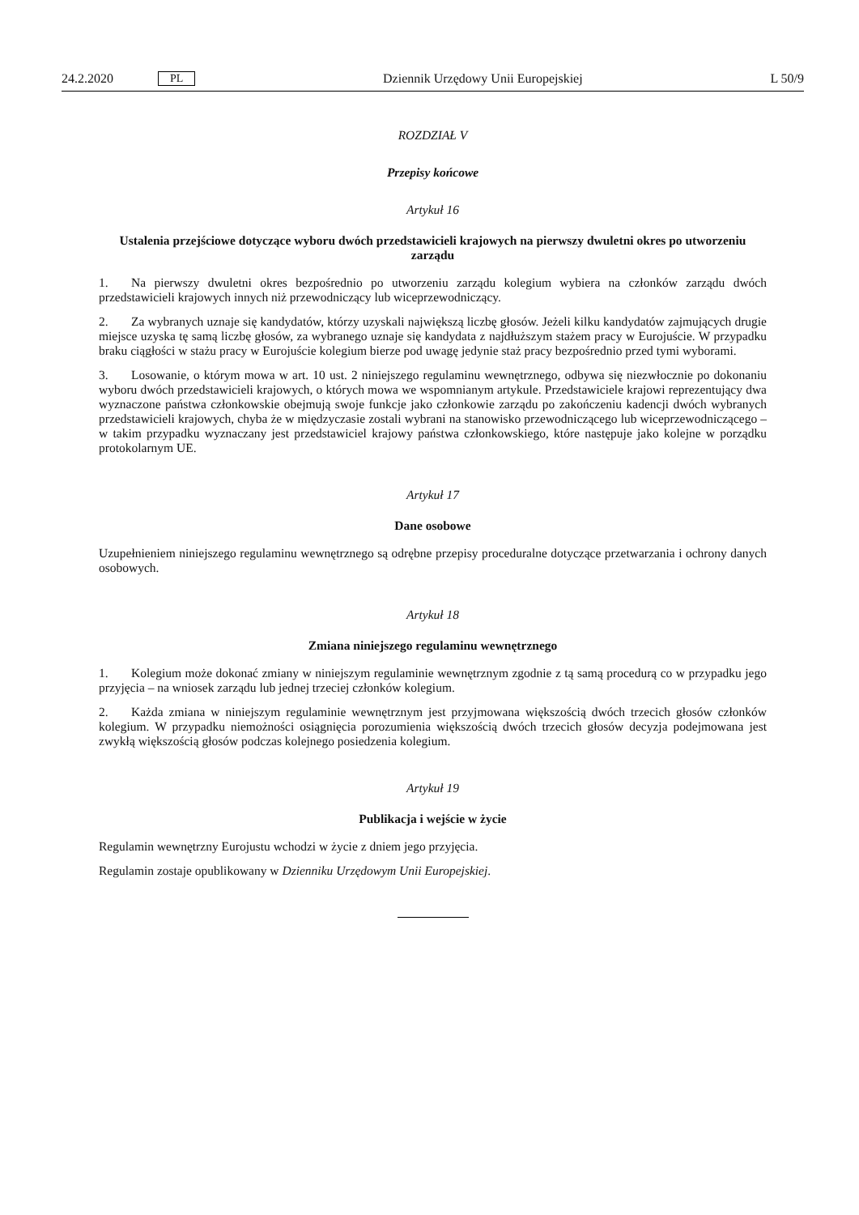24.2.2020 PL Dziennik Urzędowy Unii Europejskiej L 50/9
ROZDZIAŁ V
Przepisy końcowe
Artykuł 16
Ustalenia przejściowe dotyczące wyboru dwóch przedstawicieli krajowych na pierwszy dwuletni okres po utworzeniu zarządu
1. Na pierwszy dwuletni okres bezpośrednio po utworzeniu zarządu kolegium wybiera na członków zarządu dwóch przedstawicieli krajowych innych niż przewodniczący lub wiceprzewodniczący.
2. Za wybranych uznaje się kandydatów, którzy uzyskali największą liczbę głosów. Jeżeli kilku kandydatów zajmujących drugie miejsce uzyska tę samą liczbę głosów, za wybranego uznaje się kandydata z najdłuższym stażem pracy w Eurojuście. W przypadku braku ciągłości w stażu pracy w Eurojuście kolegium bierze pod uwagę jedynie staż pracy bezpośrednio przed tymi wyborami.
3. Losowanie, o którym mowa w art. 10 ust. 2 niniejszego regulaminu wewnętrznego, odbywa się niezwłocznie po dokonaniu wyboru dwóch przedstawicieli krajowych, o których mowa we wspomnianym artykule. Przedstawiciele krajowi reprezentujący dwa wyznaczone państwa członkowskie obejmują swoje funkcje jako członkowie zarządu po zakończeniu kadencji dwóch wybranych przedstawicieli krajowych, chyba że w międzyczasie zostali wybrani na stanowisko przewodniczącego lub wiceprzewodniczącego – w takim przypadku wyznaczany jest przedstawiciel krajowy państwa członkowskiego, które następuje jako kolejne w porządku protokolarnym UE.
Artykuł 17
Dane osobowe
Uzupełnieniem niniejszego regulaminu wewnętrznego są odrębne przepisy proceduralne dotyczące przetwarzania i ochrony danych osobowych.
Artykuł 18
Zmiana niniejszego regulaminu wewnętrznego
1. Kolegium może dokonać zmiany w niniejszym regulaminie wewnętrznym zgodnie z tą samą procedurą co w przypadku jego przyjęcia – na wniosek zarządu lub jednej trzeciej członków kolegium.
2. Każda zmiana w niniejszym regulaminie wewnętrznym jest przyjmowana większością dwóch trzecich głosów członków kolegium. W przypadku niemożności osiągnięcia porozumienia większością dwóch trzecich głosów decyzja podejmowana jest zwykłą większością głosów podczas kolejnego posiedzenia kolegium.
Artykuł 19
Publikacja i wejście w życie
Regulamin wewnętrzny Eurojustu wchodzi w życie z dniem jego przyjęcia.
Regulamin zostaje opublikowany w Dzienniku Urzędowym Unii Europejskiej.